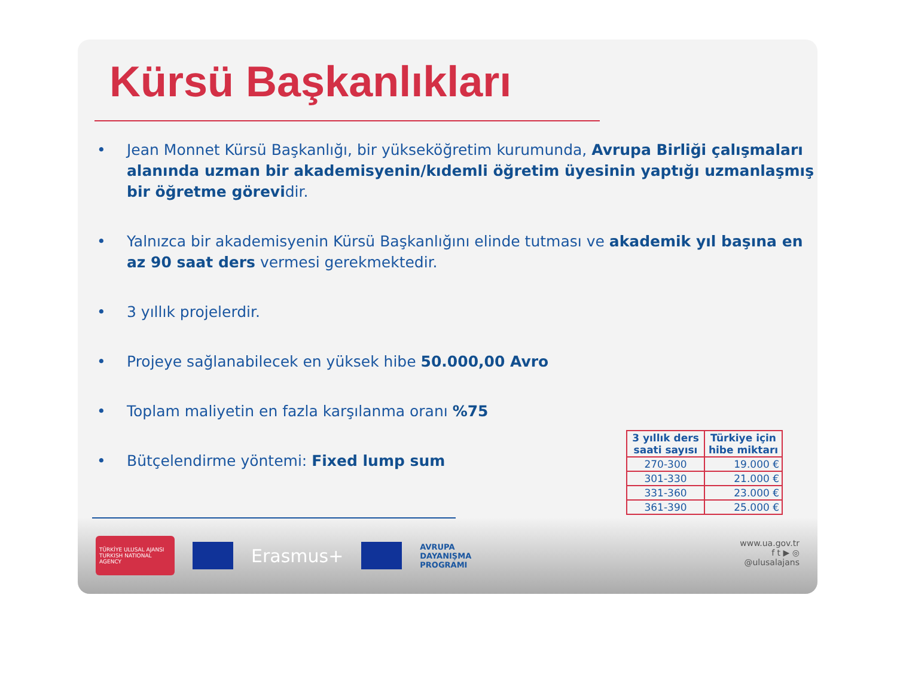Kürsü Başkanlıkları
• Jean Monnet Kürsü Başkanlığı, bir yükseköğretim kurumunda, Avrupa Birliği çalışmaları alanında uzman bir akademisyenin/kıdemli öğretim üyesinin yaptığı uzmanlaşmış bir öğretme görevidir.
• Yalnızca bir akademisyenin Kürsü Başkanlığını elinde tutması ve akademik yıl başına en az 90 saat ders vermesi gerekmektedir.
• 3 yıllık projelerdir.
• Projeye sağlanabilecek en yüksek hibe 50.000,00 Avro
• Toplam maliyetin en fazla karşılanma oranı %75
• Bütçelendirme yöntemi: Fixed lump sum
TÜRKİYE ULUSAL AJANSI
TURKISH NATIONAL AGENCY
Erasmus+
AVRUPA
DAYANIŞMA
PROGRAMI
www.ua.gov.tr
f t ▶ ◎
@ulusalajans
| 3 yıllık ders saati sayısı | Türkiye için hibe miktarı |
| --- | --- |
| 270-300 | 19.000 € |
| 301-330 | 21.000 € |
| 331-360 | 23.000 € |
| 361-390 | 25.000 € |